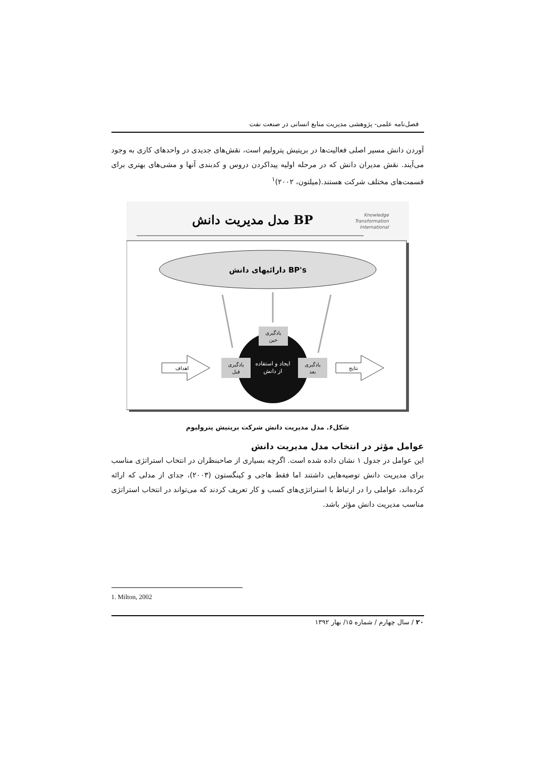فصل‌نامه علمی- پژوهشی مدیریت منابع انسانی در صنعت نفت
آوردن دانش مسیر اصلی فعالیت‌ها در بریتیش پترولیم است، نقش‌های جدیدی در واحدهای کاری به وجود می‌آیند. نقش مدیران دانش که در مرحله اولیه پیداکردن دروس و کدبندی آنها و مشی‌های بهتری برای قسمت‌های مختلف شرکت هستند.(میلتون، ۲۰۰۲)<sup>۱</sup>
مدل مدیریت دانش BP
Knowledge
Transformation
International
دارائیهای دانش BP's
ایجاد و استفاده
از دانش
یادگیری
حین
یادگیری
قبل
یادگیری
بعد
اهداف
نتایج
شکل۶. مدل مدیریت دانش شرکت بریتیش پترولیوم
عوامل مؤثر در انتخاب مدل مدیریت دانش
این عوامل در جدول ۱ نشان داده شده است. اگرچه بسیاری از صاحبنظران در انتخاب استراتژی مناسب برای مدیریت دانش توصیه‌هایی داشتند اما فقط هاجی و کینگستون (۲۰۰۳)، جدای از مدلی که ارائه کرده‌اند، عواملی را در ارتباط با استراتژی‌های کسب و کار تعریف کردند که می‌تواند در انتخاب استراتژی مناسب مدیریت دانش مؤثر باشد.
1. Milton, 2002
۲۰ / سال چهارم / شماره ۱۵/ بهار ۱۳۹۲